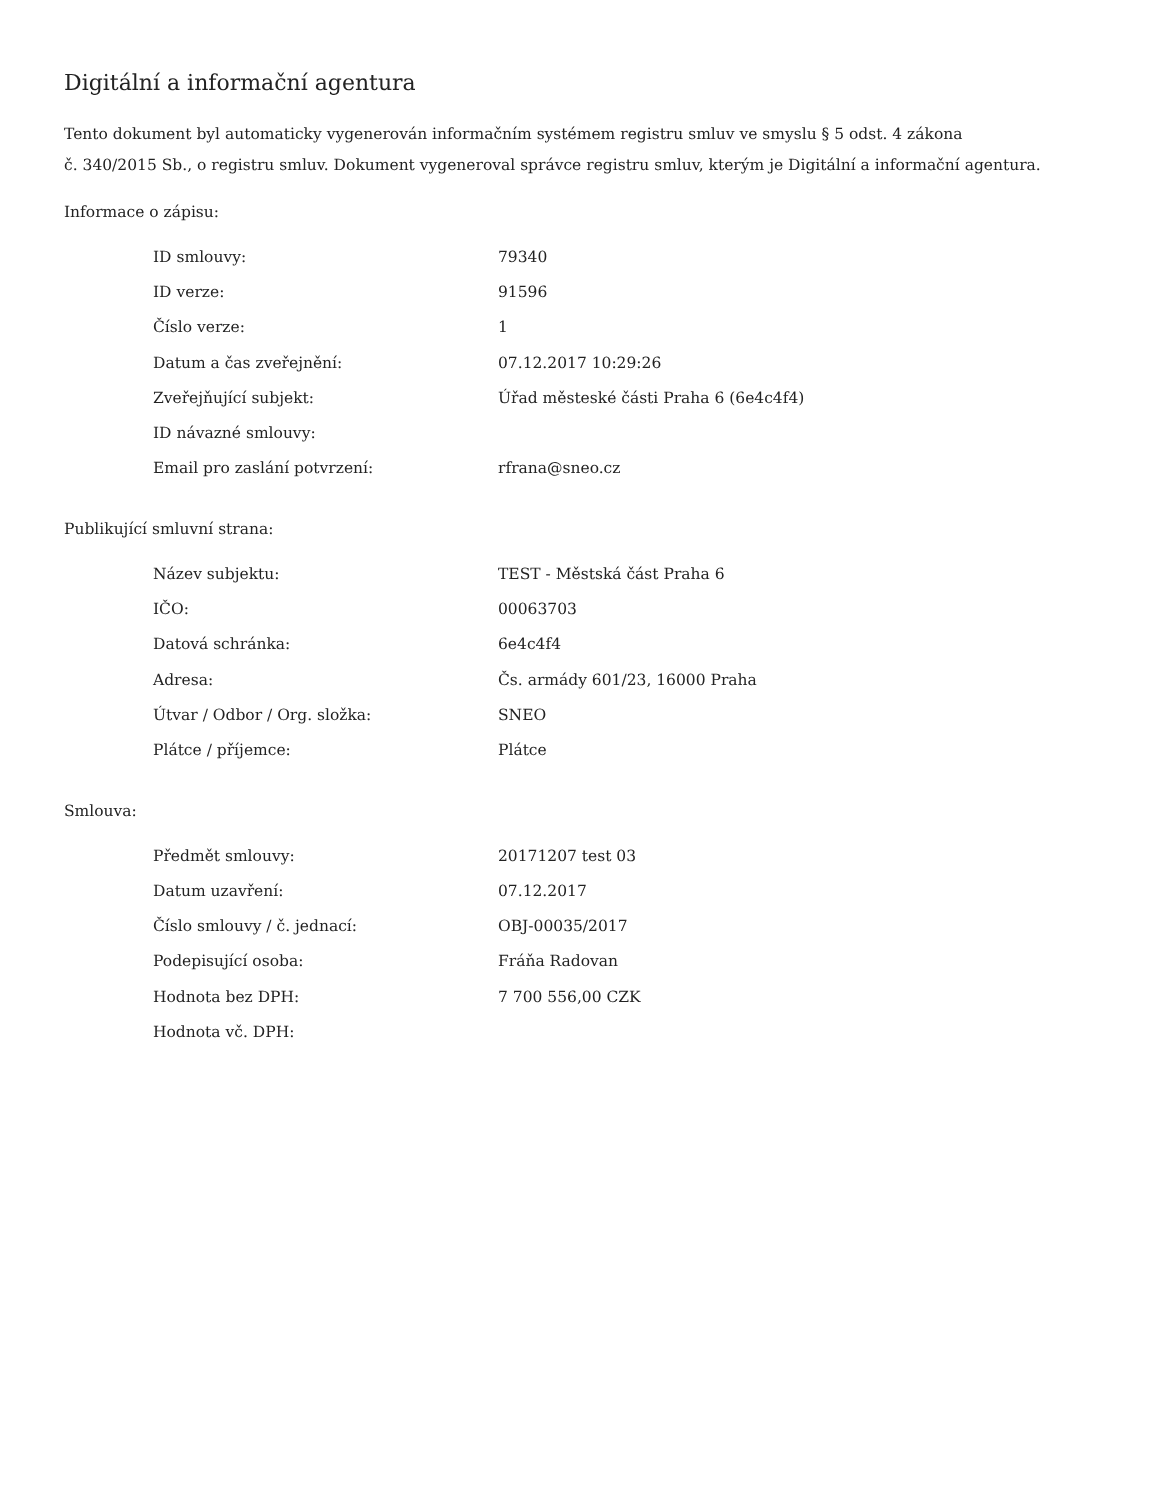Digitální a informační agentura
Tento dokument byl automaticky vygenerován informačním systémem registru smluv ve smyslu § 5 odst. 4 zákona
č. 340/2015 Sb., o registru smluv. Dokument vygeneroval správce registru smluv, kterým je Digitální a informační agentura.
Informace o zápisu:
| ID smlouvy: | 79340 |
| ID verze: | 91596 |
| Číslo verze: | 1 |
| Datum a čas zveřejnění: | 07.12.2017 10:29:26 |
| Zveřejňující subjekt: | Úřad městeské části Praha 6 (6e4c4f4) |
| ID návazné smlouvy: | |
| Email pro zaslání potvrzení: | rfrana@sneo.cz |
Publikující smluvní strana:
| Název subjektu: | TEST - Městská část Praha 6 |
| IČO: | 00063703 |
| Datová schránka: | 6e4c4f4 |
| Adresa: | Čs. armády 601/23, 16000 Praha |
| Útvar / Odbor / Org. složka: | SNEO |
| Plátce / příjemce: | Plátce |
Smlouva:
| Předmět smlouvy: | 20171207 test 03 |
| Datum uzavření: | 07.12.2017 |
| Číslo smlouvy / č. jednací: | OBJ-00035/2017 |
| Podepisující osoba: | Fráňa Radovan |
| Hodnota bez DPH: | 7 700 556,00 CZK |
| Hodnota vč. DPH: | |